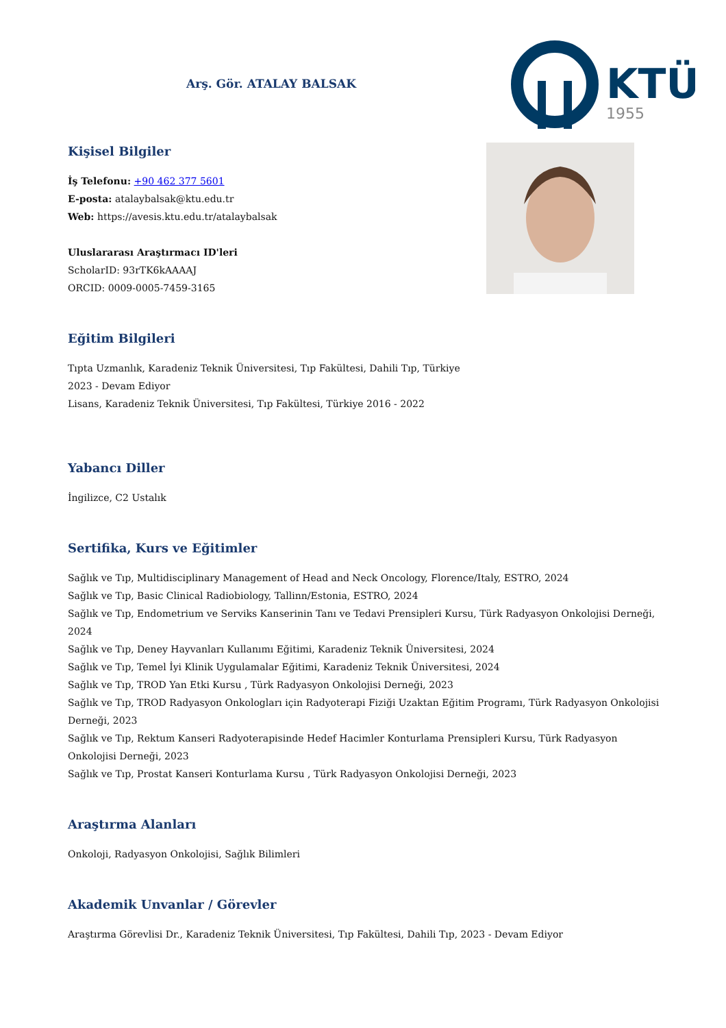Arş. Gör. ATALAY BALSAK
KTÜ
1955
Kişisel Bilgiler
İş Telefonu: +90 462 377 5601
E-posta: atalaybalsak@ktu.edu.tr
Web: https://avesis.ktu.edu.tr/atalaybalsak
Uluslararası Araştırmacı ID'leri
ScholarID: 93rTK6kAAAAJ
ORCID: 0009-0005-7459-3165
Eğitim Bilgileri
Tıpta Uzmanlık, Karadeniz Teknik Üniversitesi, Tıp Fakültesi, Dahili Tıp, Türkiye
2023 - Devam Ediyor
Lisans, Karadeniz Teknik Üniversitesi, Tıp Fakültesi, Türkiye 2016 - 2022
Yabancı Diller
İngilizce, C2 Ustalık
Sertifika, Kurs ve Eğitimler
Sağlık ve Tıp, Multidisciplinary Management of Head and Neck Oncology, Florence/Italy, ESTRO, 2024
Sağlık ve Tıp, Basic Clinical Radiobiology, Tallinn/Estonia, ESTRO, 2024
Sağlık ve Tıp, Endometrium ve Serviks Kanserinin Tanı ve Tedavi Prensipleri Kursu, Türk Radyasyon Onkolojisi Derneği, 2024
Sağlık ve Tıp, Deney Hayvanları Kullanımı Eğitimi, Karadeniz Teknik Üniversitesi, 2024
Sağlık ve Tıp, Temel İyi Klinik Uygulamalar Eğitimi, Karadeniz Teknik Üniversitesi, 2024
Sağlık ve Tıp, TROD Yan Etki Kursu , Türk Radyasyon Onkolojisi Derneği, 2023
Sağlık ve Tıp, TROD Radyasyon Onkologları için Radyoterapi Fiziği Uzaktan Eğitim Programı, Türk Radyasyon Onkolojisi Derneği, 2023
Sağlık ve Tıp, Rektum Kanseri Radyoterapisinde Hedef Hacimler Konturlama Prensipleri Kursu, Türk Radyasyon Onkolojisi Derneği, 2023
Sağlık ve Tıp, Prostat Kanseri Konturlama Kursu , Türk Radyasyon Onkolojisi Derneği, 2023
Araştırma Alanları
Onkoloji, Radyasyon Onkolojisi, Sağlık Bilimleri
Akademik Unvanlar / Görevler
Araştırma Görevlisi Dr., Karadeniz Teknik Üniversitesi, Tıp Fakültesi, Dahili Tıp, 2023 - Devam Ediyor